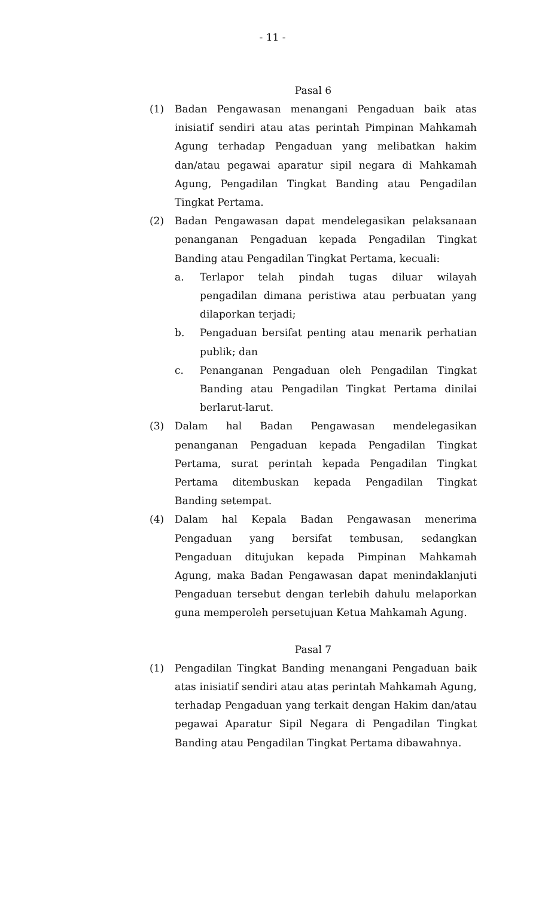- 11 -
Pasal 6
(1) Badan Pengawasan menangani Pengaduan baik atas inisiatif sendiri atau atas perintah Pimpinan Mahkamah Agung terhadap Pengaduan yang melibatkan hakim dan/atau pegawai aparatur sipil negara di Mahkamah Agung, Pengadilan Tingkat Banding atau Pengadilan Tingkat Pertama.
(2) Badan Pengawasan dapat mendelegasikan pelaksanaan penanganan Pengaduan kepada Pengadilan Tingkat Banding atau Pengadilan Tingkat Pertama, kecuali:
a. Terlapor telah pindah tugas diluar wilayah pengadilan dimana peristiwa atau perbuatan yang dilaporkan terjadi;
b. Pengaduan bersifat penting atau menarik perhatian publik; dan
c. Penanganan Pengaduan oleh Pengadilan Tingkat Banding atau Pengadilan Tingkat Pertama dinilai berlarut-larut.
(3) Dalam hal Badan Pengawasan mendelegasikan penanganan Pengaduan kepada Pengadilan Tingkat Pertama, surat perintah kepada Pengadilan Tingkat Pertama ditembuskan kepada Pengadilan Tingkat Banding setempat.
(4) Dalam hal Kepala Badan Pengawasan menerima Pengaduan yang bersifat tembusan, sedangkan Pengaduan ditujukan kepada Pimpinan Mahkamah Agung, maka Badan Pengawasan dapat menindaklanjuti Pengaduan tersebut dengan terlebih dahulu melaporkan guna memperoleh persetujuan Ketua Mahkamah Agung.
Pasal 7
(1) Pengadilan Tingkat Banding menangani Pengaduan baik atas inisiatif sendiri atau atas perintah Mahkamah Agung, terhadap Pengaduan yang terkait dengan Hakim dan/atau pegawai Aparatur Sipil Negara di Pengadilan Tingkat Banding atau Pengadilan Tingkat Pertama dibawahnya.